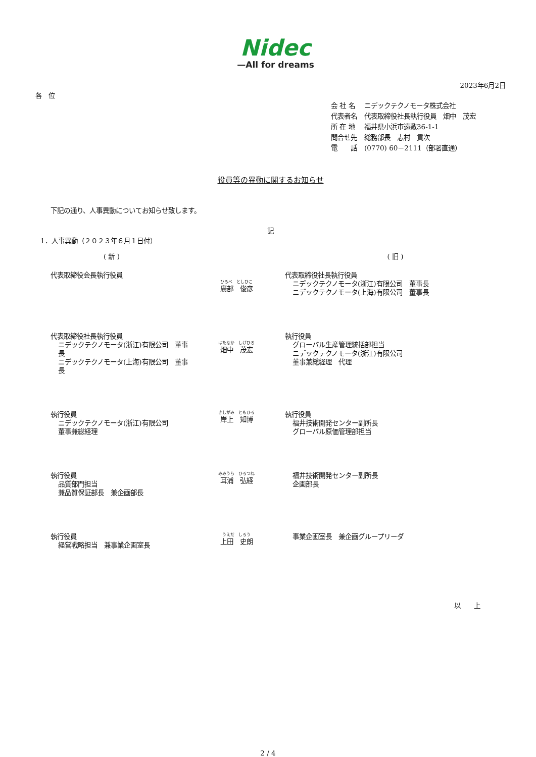Nidec
—All for dreams
2023年6月2日
各　位
| 会 社 名 | ニデックテクノモータ株式会社 |
| 代表者名 | 代表取締役社長執行役員 畑中 茂宏 |
| 所 在 地 | 福井県小浜市遠敷36-1-1 |
| 問合せ先 | 総務部長 志村 貢次 |
| 電 話 | (0770) 60－2111（部署直通） |
役員等の異動に関するお知らせ
下記の通り、人事異動についてお知らせ致します。
記
1．人事異動（２０２３年６月１日付）
| ( 新 ) | | ( 旧 ) |
| --- | --- | --- |
| 代表取締役会長執行役員 | ひろべ としひこ 廣部 俊彦 | 代表取締役社長執行役員 ニデックテクノモータ(浙江)有限公司 董事長 ニデックテクノモータ(上海)有限公司 董事長 |
| 代表取締役社長執行役員 ニデックテクノモータ(浙江)有限公司 董事長 ニデックテクノモータ(上海)有限公司 董事長 | はたなか しげひろ 畑中 茂宏 | 執行役員 グローバル生産管理統括部担当 ニデックテクノモータ(浙江)有限公司 董事兼総経理 代理 |
| 執行役員 ニデックテクノモータ(浙江)有限公司 董事兼総経理 | きしがみ ともひろ 岸上 知博 | 執行役員 福井技術開発センター副所長 グローバル原価管理部担当 |
| 執行役員 品質部門担当 兼品質保証部長 兼企画部長 | みみうら ひろつね 耳浦 弘経 | 福井技術開発センター副所長 企画部長 |
| 執行役員 経営戦略担当 兼事業企画室長 | うえだ しろう 上田 史朗 | 事業企画室長 兼企画グループリーダ |
以　　上
2 / 4